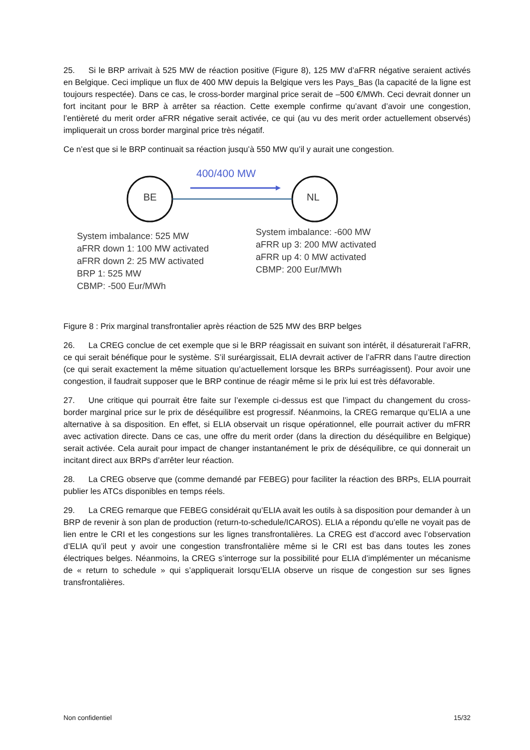25. Si le BRP arrivait à 525 MW de réaction positive (Figure 8), 125 MW d’aFRR négative seraient activés en Belgique. Ceci implique un flux de 400 MW depuis la Belgique vers les Pays_Bas (la capacité de la ligne est toujours respectée). Dans ce cas, le cross-border marginal price serait de –500 €/MWh. Ceci devrait donner un fort incitant pour le BRP à arrêter sa réaction. Cette exemple confirme qu’avant d’avoir une congestion, l’entièreté du merit order aFRR négative serait activée, ce qui (au vu des merit order actuellement observés) impliquerait un cross border marginal price très négatif.
Ce n’est que si le BRP continuait sa réaction jusqu’à 550 MW qu’il y aurait une congestion.
BE NL
400/400 MW
System imbalance: 525 MW
aFRR down 1: 100 MW activated
aFRR down 2: 25 MW activated
BRP 1: 525 MW
CBMP: -500 Eur/MWh
System imbalance: -600 MW
aFRR up 3: 200 MW activated
aFRR up 4: 0 MW activated
CBMP: 200 Eur/MWh
Figure 8 : Prix marginal transfrontalier après réaction de 525 MW des BRP belges
26. La CREG conclue de cet exemple que si le BRP réagissait en suivant son intérêt, il désaturerait l’aFRR, ce qui serait bénéfique pour le système. S’il suréargissait, ELIA devrait activer de l’aFRR dans l’autre direction (ce qui serait exactement la même situation qu’actuellement lorsque les BRPs surréagissent). Pour avoir une congestion, il faudrait supposer que le BRP continue de réagir même si le prix lui est très défavorable.
27. Une critique qui pourrait être faite sur l’exemple ci-dessus est que l’impact du changement du cross-border marginal price sur le prix de déséquilibre est progressif. Néanmoins, la CREG remarque qu’ELIA a une alternative à sa disposition. En effet, si ELIA observait un risque opérationnel, elle pourrait activer du mFRR avec activation directe. Dans ce cas, une offre du merit order (dans la direction du déséquilibre en Belgique) serait activée. Cela aurait pour impact de changer instantanément le prix de déséquilibre, ce qui donnerait un incitant direct aux BRPs d’arrêter leur réaction.
28. La CREG observe que (comme demandé par FEBEG) pour faciliter la réaction des BRPs, ELIA pourrait publier les ATCs disponibles en temps réels.
29. La CREG remarque que FEBEG considérait qu’ELIA avait les outils à sa disposition pour demander à un BRP de revenir à son plan de production (return-to-schedule/ICAROS). ELIA a répondu qu’elle ne voyait pas de lien entre le CRI et les congestions sur les lignes transfrontalières. La CREG est d’accord avec l’observation d’ELIA qu’il peut y avoir une congestion transfrontalière même si le CRI est bas dans toutes les zones électriques belges. Néanmoins, la CREG s’interroge sur la possibilité pour ELIA d’implémenter un mécanisme de « return to schedule » qui s’appliquerait lorsqu’ELIA observe un risque de congestion sur ses lignes transfrontalières.
Non confidentiel 15/32